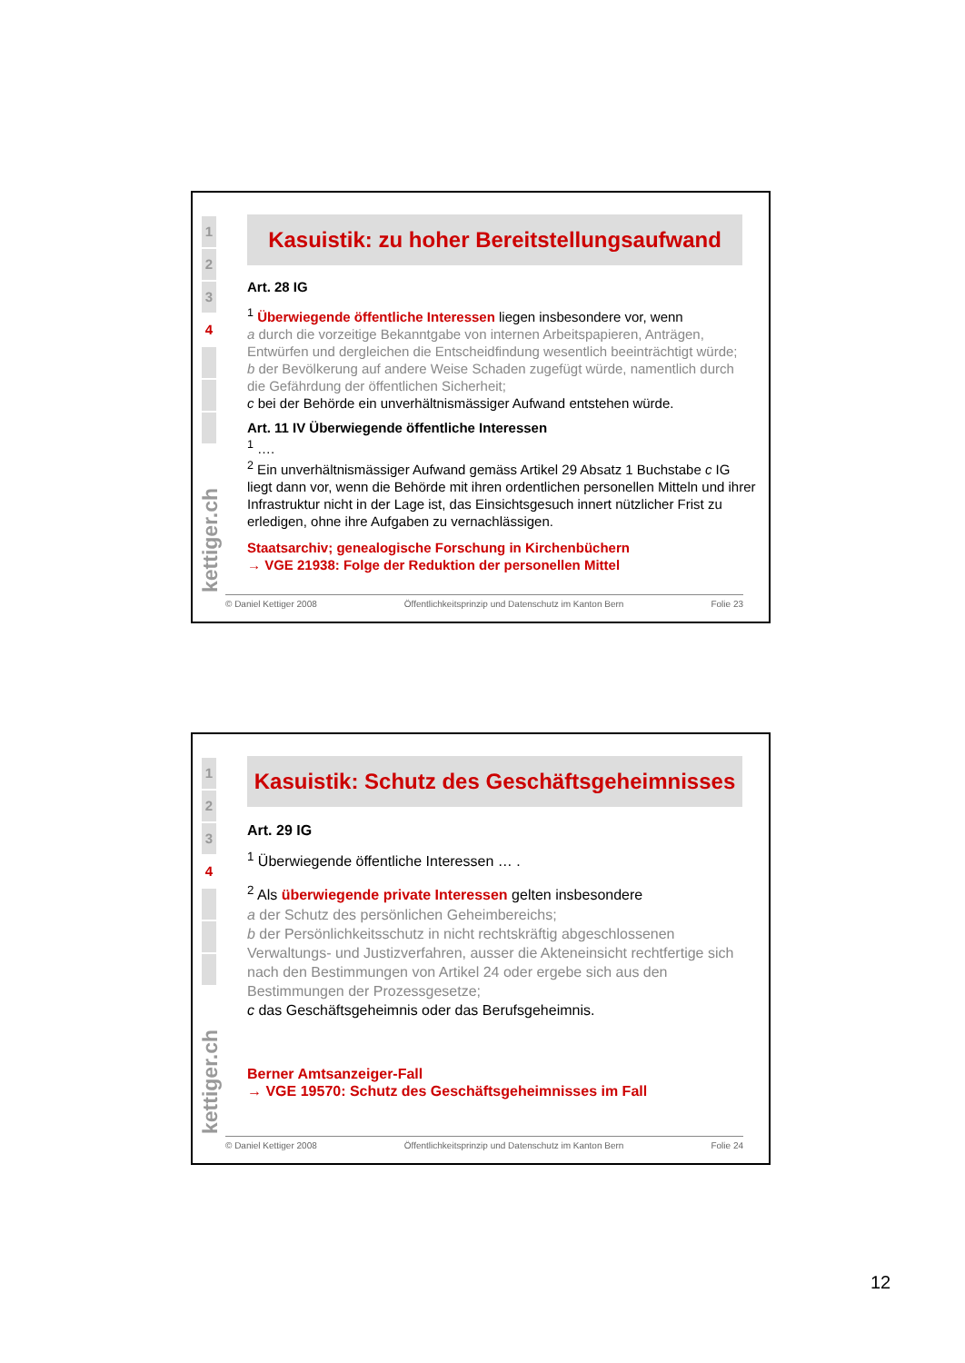1
2
3
4
kettiger.ch
Kasuistik: zu hoher Bereitstellungsaufwand
Art. 28 IG
<sup>1</sup> Überwiegende öffentliche Interessen liegen insbesondere vor, wenn
a durch die vorzeitige Bekanntgabe von internen Arbeitspapieren, Anträgen, Entwürfen und dergleichen die Entscheidfindung wesentlich beeinträchtigt würde;
b der Bevölkerung auf andere Weise Schaden zugefügt würde, namentlich durch die Gefährdung der öffentlichen Sicherheit;
c bei der Behörde ein unverhältnismässiger Aufwand entstehen würde.
Art. 11 IV Überwiegende öffentliche Interessen
<sup>1</sup> ….
<sup>2</sup> Ein unverhältnismässiger Aufwand gemäss Artikel 29 Absatz 1 Buchstabe c IG liegt dann vor, wenn die Behörde mit ihren ordentlichen personellen Mitteln und ihrer Infrastruktur nicht in der Lage ist, das Einsichtsgesuch innert nützlicher Frist zu erledigen, ohne ihre Aufgaben zu vernachlässigen.
Staatsarchiv; genealogische Forschung in Kirchenbüchern
→ VGE 21938: Folge der Reduktion der personellen Mittel
© Daniel Kettiger 2008 Öffentlichkeitsprinzip und Datenschutz im Kanton Bern Folie 23
1
2
3
4
kettiger.ch
Kasuistik: Schutz des Geschäftsgeheimnisses
Art. 29 IG
<sup>1</sup> Überwiegende öffentliche Interessen … .
<sup>2</sup> Als überwiegende private Interessen gelten insbesondere
a der Schutz des persönlichen Geheimbereichs;
b der Persönlichkeitsschutz in nicht rechtskräftig abgeschlossenen Verwaltungs- und Justizverfahren, ausser die Akteneinsicht rechtfertige sich nach den Bestimmungen von Artikel 24 oder ergebe sich aus den Bestimmungen der Prozessgesetze;
c das Geschäftsgeheimnis oder das Berufsgeheimnis.
Berner Amtsanzeiger-Fall
→ VGE 19570: Schutz des Geschäftsgeheimnisses im Fall
© Daniel Kettiger 2008 Öffentlichkeitsprinzip und Datenschutz im Kanton Bern Folie 24
12